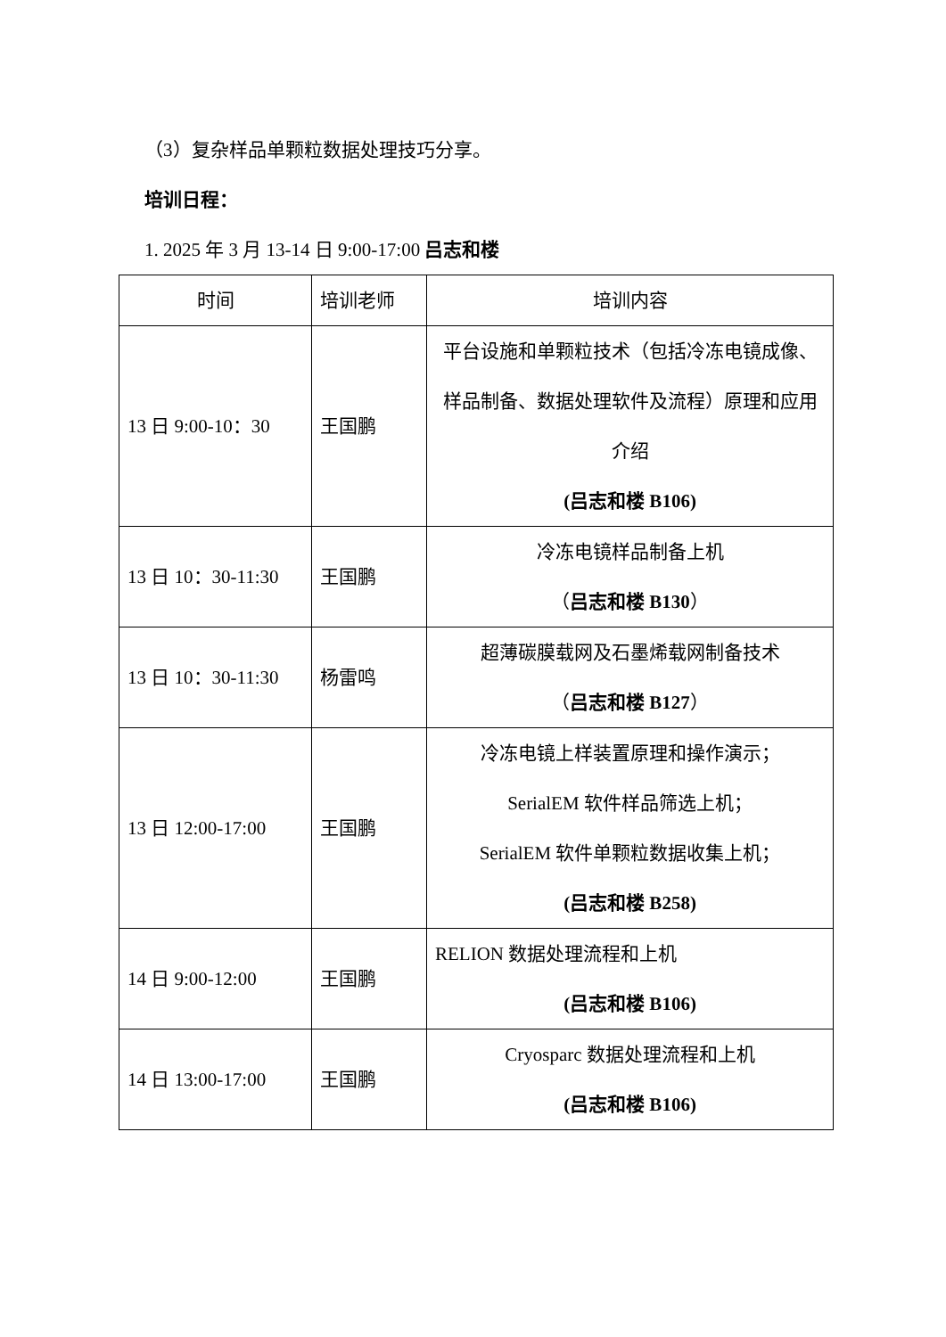（3）复杂样品单颗粒数据处理技巧分享。
培训日程：
1. 2025 年 3 月 13-14 日 9:00-17:00 吕志和楼
| 时间 | 培训老师 | 培训内容 |
| --- | --- | --- |
| 13 日 9:00-10：30 | 王国鹏 | 平台设施和单颗粒技术（包括冷冻电镜成像、样品制备、数据处理软件及流程）原理和应用介绍 (吕志和楼 B106) |
| 13 日 10：30-11:30 | 王国鹏 | 冷冻电镜样品制备上机 （ 吕志和楼 B130 ） |
| 13 日 10：30-11:30 | 杨雷鸣 | 超薄碳膜载网及石墨烯载网制备技术 （ 吕志和楼 B127 ） |
| 13 日 12:00-17:00 | 王国鹏 | 冷冻电镜上样装置原理和操作演示； SerialEM 软件样品筛选上机； SerialEM 软件单颗粒数据收集上机； (吕志和楼 B258) |
| 14 日 9:00-12:00 | 王国鹏 | RELION 数据处理流程和上机 (吕志和楼 B106) |
| 14 日 13:00-17:00 | 王国鹏 | Cryosparc 数据处理流程和上机 (吕志和楼 B106) |